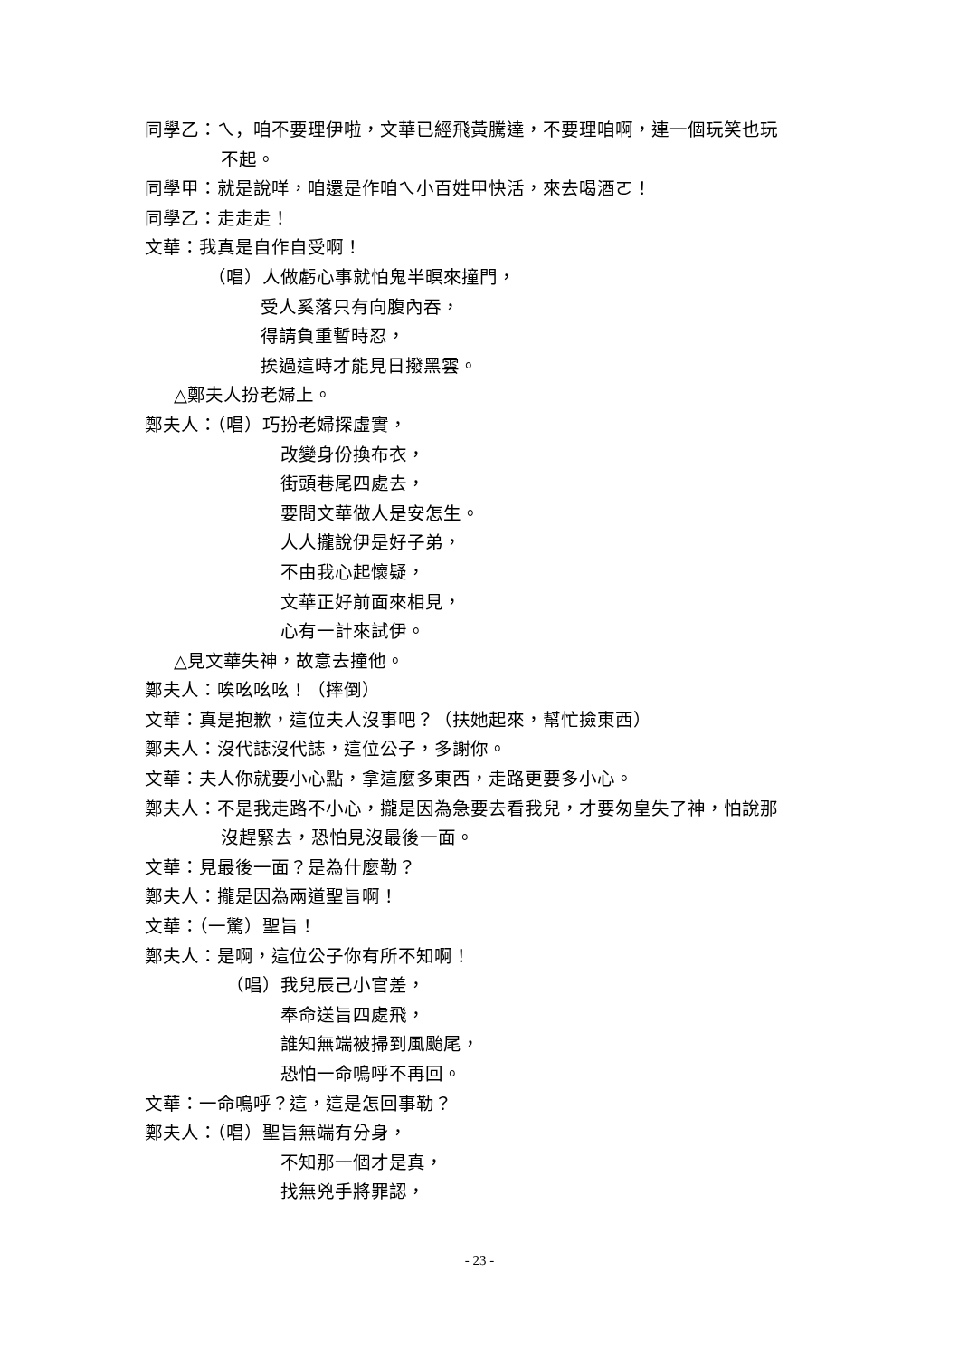同學乙：ㄟ，咱不要理伊啦，文華已經飛黃騰達，不要理咱啊，連一個玩笑也玩
不起。
同學甲：就是說咩，咱還是作咱ㄟ小百姓甲快活，來去喝酒ㄛ！
同學乙：走走走！
文華：我真是自作自受啊！
（唱）人做虧心事就怕鬼半暝來撞門，
受人奚落只有向腹內吞，
得請負重暫時忍，
挨過這時才能見日撥黑雲。
△鄭夫人扮老婦上。
鄭夫人：（唱）巧扮老婦探虛實，
改變身份換布衣，
街頭巷尾四處去，
要問文華做人是安怎生。
人人攏說伊是好子弟，
不由我心起懷疑，
文華正好前面來相見，
心有一計來試伊。
△見文華失神，故意去撞他。
鄭夫人：唉吆吆吆！（摔倒）
文華：真是抱歉，這位夫人沒事吧？（扶她起來，幫忙撿東西）
鄭夫人：沒代誌沒代誌，這位公子，多謝你。
文華：夫人你就要小心點，拿這麼多東西，走路更要多小心。
鄭夫人：不是我走路不小心，攏是因為急要去看我兒，才要匆皇失了神，怕說那
沒趕緊去，恐怕見沒最後一面。
文華：見最後一面？是為什麼勒？
鄭夫人：攏是因為兩道聖旨啊！
文華：（一驚）聖旨！
鄭夫人：是啊，這位公子你有所不知啊！
（唱）我兒辰己小官差，
奉命送旨四處飛，
誰知無端被掃到風颱尾，
恐怕一命嗚呼不再回。
文華：一命嗚呼？這，這是怎回事勒？
鄭夫人：（唱）聖旨無端有分身，
不知那一個才是真，
找無兇手將罪認，
- 23 -